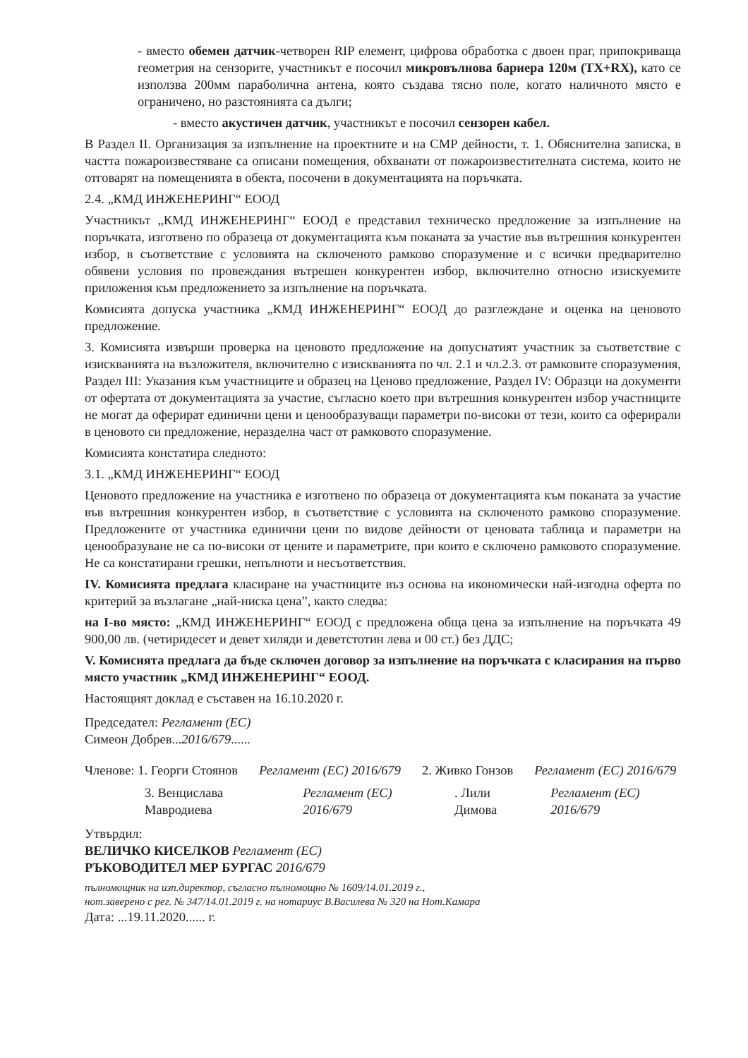- вместо обемен датчик-четворен RIP елемент, цифрова обработка с двоен праг, припокриваща геометрия на сензорите, участникът е посочил микровълнова бариера 120м (TX+RX), като се използва 200мм параболична антена, която създава тясно поле, когато наличното място е ограничено, но разстоянията са дълги;
- вместо акустичен датчик, участникът е посочил сензорен кабел.
В Раздел II. Организация за изпълнение на проектните и на СМР дейности, т. 1. Обяснителна записка, в частта пожароизвестяване са описани помещения, обхванати от пожароизвестителната система, които не отговарят на помещенията в обекта, посочени в документацията на поръчката.
2.4. „КМД ИНЖЕНЕРИНГ“ ЕООД
Участникът „КМД ИНЖЕНЕРИНГ“ ЕООД е представил техническо предложение за изпълнение на поръчката, изготвено по образеца от документацията към поканата за участие във вътрешния конкурентен избор, в съответствие с условията на сключеното рамково споразумение и с всички предварително обявени условия по провеждания вътрешен конкурентен избор, включително относно изискуемите приложения към предложението за изпълнение на поръчката.
Комисията допуска участника „КМД ИНЖЕНЕРИНГ“ ЕООД до разглеждане и оценка на ценовото предложение.
3. Комисията извърши проверка на ценовото предложение на допуснатият участник за съответствие с изискванията на възложителя, включително с изискванията по чл. 2.1 и чл.2.3. от рамковите споразумения, Раздел III: Указания към участниците и образец на Ценово предложение, Раздел IV: Образци на документи от офертата от документацията за участие, съгласно което при вътрешния конкурентен избор участниците не могат да оферират единични цени и ценообразуващи параметри по-високи от тези, които са оферирали в ценовото си предложение, неразделна част от рамковото споразумение.
Комисията констатира следното:
3.1. „КМД ИНЖЕНЕРИНГ“ ЕООД
Ценовото предложение на участника е изготвено по образеца от документацията към поканата за участие във вътрешния конкурентен избор, в съответствие с условията на сключеното рамково споразумение. Предложените от участника единични цени по видове дейности от ценовата таблица и параметри на ценообразуване не са по-високи от цените и параметрите, при които е сключено рамковото споразумение. Не са констатирани грешки, непълноти и несъответствия.
IV. Комисията предлага класиране на участниците въз основа на икономически най-изгодна оферта по критерий за възлагане „най-ниска цена”, както следва:
на I-во място: „КМД ИНЖЕНЕРИНГ“ ЕООД с предложена обща цена за изпълнение на поръчката 49 900,00 лв. (четиридесет и девет хиляди и деветстотин лева и 00 ст.) без ДДС;
V. Комисията предлага да бъде сключен договор за изпълнение на поръчката с класирания на първо място участник „КМД ИНЖЕНЕРИНГ“ ЕООД.
Настоящият доклад е съставен на 16.10.2020 г.
Председател: Регламент (ЕС)
Симеон Добрев...2016/679......
Членове: 1. Георги Стоянов Регламент (ЕС) 2016/679 2. Живко Гонзов Регламент (ЕС) 2016/679
3. Венцислава Мавродиева Регламент (ЕС) 2016/679. Лили Димова Регламент (ЕС) 2016/679
Утвърдил:
ВЕЛИЧКО КИСЕЛКОВ Регламент (ЕС)
РЪКОВОДИТЕЛ МЕР БУРГАС 2016/679
пълномощник на изп.директор, съгласно пълномощно № 1609/14.01.2019 г.,
нот.заверено с рег. № 347/14.01.2019 г. на нотариус В.Василева № 320 на Нот.Камара
Дата: ...19.11.2020...... г.